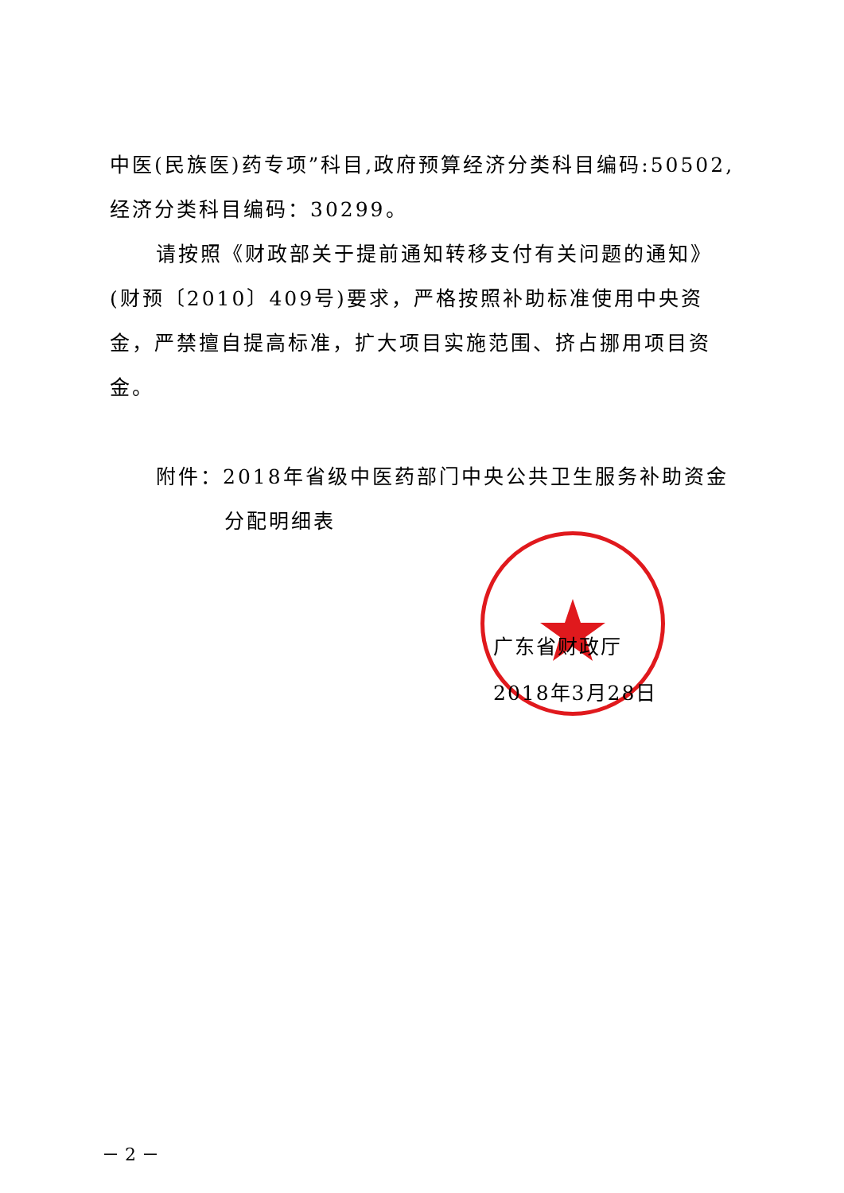中医(民族医)药专项”科目,政府预算经济分类科目编码:50502,经济分类科目编码：30299。
请按照《财政部关于提前通知转移支付有关问题的通知》(财预〔2010〕409号)要求，严格按照补助标准使用中央资金，严禁擅自提高标准，扩大项目实施范围、挤占挪用项目资金。
附件：2018年省级中医药部门中央公共卫生服务补助资金
分配明细表
广东省财政厅
2018年3月28日
－ 2 －